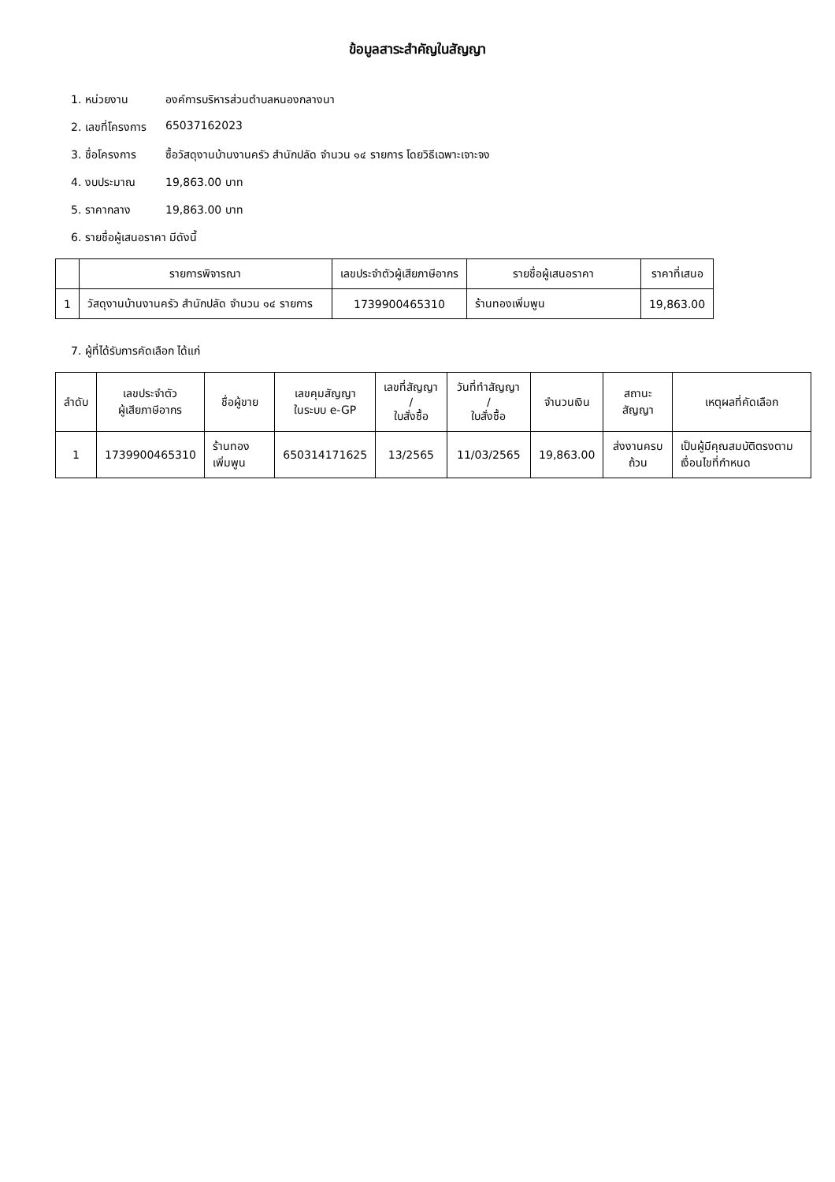ข้อมูลสาระสำคัญในสัญญา
1. หน่วยงาน องค์การบริหารส่วนตำบลหนองกลางนา
2. เลขที่โครงการ 65037162023
3. ชื่อโครงการ ซื้อวัสดุงานบ้านงานครัว สำนักปลัด จำนวน ๑๔ รายการ โดยวิธีเฉพาะเจาะจง
4. งบประมาณ 19,863.00 บาท
5. ราคากลาง 19,863.00 บาท
6. รายชื่อผู้เสนอราคา มีดังนี้
| | รายการพิจารณา | เลขประจำตัวผู้เสียภาษีอากร | รายชื่อผู้เสนอราคา | ราคาที่เสนอ |
| --- | --- | --- | --- | --- |
| 1 | วัสดุงานบ้านงานครัว สำนักปลัด จำนวน ๑๔ รายการ | 1739900465310 | ร้านทองเพิ่มพูน | 19,863.00 |
7. ผู้ที่ได้รับการคัดเลือก ได้แก่
| ลำดับ | เลขประจำตัว ผู้เสียภาษีอากร | ชื่อผู้ขาย | เลขคุมสัญญา ในระบบ e-GP | เลขที่สัญญา / ใบสั่งซื้อ | วันที่ทำสัญญา / ใบสั่งซื้อ | จำนวนเงิน | สถานะสัญญา | เหตุผลที่คัดเลือก |
| --- | --- | --- | --- | --- | --- | --- | --- | --- |
| 1 | 1739900465310 | ร้านทองเพิ่มพูน | 650314171625 | 13/2565 | 11/03/2565 | 19,863.00 | ส่งงานครบถ้วน | เป็นผู้มีคุณสมบัติตรงตามเงื่อนไขที่กำหนด |